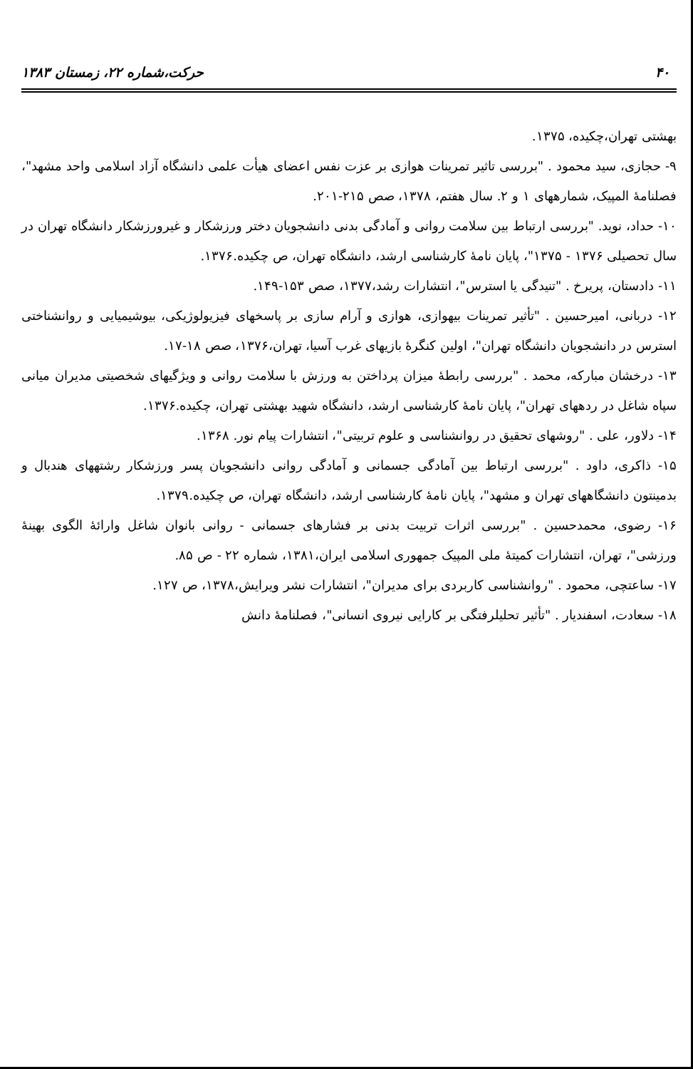۴۰ حرکت،شماره ۲۲، زمستان ۱۳۸۳
بهشتی تهران،چکیده، ۱۳۷۵.
۹- حجازی، سید محمود . "بررسی تاثیر تمرینات هوازی بر عزت نفس اعضای هیأت علمی دانشگاه آزاد اسلامی واحد مشهد"، فصلنامهٔ المپیک، شمارههای ۱ و ۲. سال هفتم، ۱۳۷۸، صص ۲۱۵-۲۰۱.
۱۰- حداد، نوید. "بررسی ارتباط بین سلامت روانی و آمادگی بدنی دانشجویان دختر ورزشکار و غیرورزشکار دانشگاه تهران در سال تحصیلی ۱۳۷۶ - ۱۳۷۵"، پایان نامهٔ کارشناسی ارشد، دانشگاه تهران، ص چکیده.۱۳۷۶.
۱۱- دادستان، پریرخ . "تنیدگی یا استرس"، انتشارات رشد،۱۳۷۷، صص ۱۵۳-۱۴۹.
۱۲- دربانی، امیرحسین . "تأثیر تمرینات بیهوازی، هوازی و آرام سازی بر پاسخهای فیزیولوژیکی، بیوشیمیایی و روانشناختی استرس در دانشجویان دانشگاه تهران"، اولین کنگرهٔ بازیهای غرب آسیا، تهران،۱۳۷۶، صص ۱۸-۱۷.
۱۳- درخشان مبارکه، محمد . "بررسی رابطهٔ میزان پرداختن به ورزش با سلامت روانی و ویژگیهای شخصیتی مدیران میانی سپاه شاغل در ردههای تهران"، پایان نامهٔ کارشناسی ارشد، دانشگاه شهید بهشتی تهران، چکیده.۱۳۷۶.
۱۴- دلاور، علی . "روشهای تحقیق در روانشناسی و علوم تربیتی"، انتشارات پیام نور. ۱۳۶۸.
۱۵- ذاکری، داود . "بررسی ارتباط بین آمادگی جسمانی و آمادگی روانی دانشجویان پسر ورزشکار رشتههای هندبال و بدمینتون دانشگاههای تهران و مشهد"، پایان نامهٔ کارشناسی ارشد، دانشگاه تهران، ص چکیده.۱۳۷۹.
۱۶- رضوی، محمدحسین . "بررسی اثرات تربیت بدنی بر فشارهای جسمانی - روانی بانوان شاغل وارائهٔ الگوی بهینهٔ ورزشی"، تهران، انتشارات کمیتهٔ ملی المپیک جمهوری اسلامی ایران،۱۳۸۱، شماره ۲۲ - ص ۸۵.
۱۷- ساعتچی، محمود . "روانشناسی کاربردی برای مدیران"، انتشارات نشر ویرایش،۱۳۷۸، ص ۱۲۷.
۱۸- سعادت، اسفندیار . "تأثیر تحلیلرفتگی بر کارایی نیروی انسانی"، فصلنامهٔ دانش